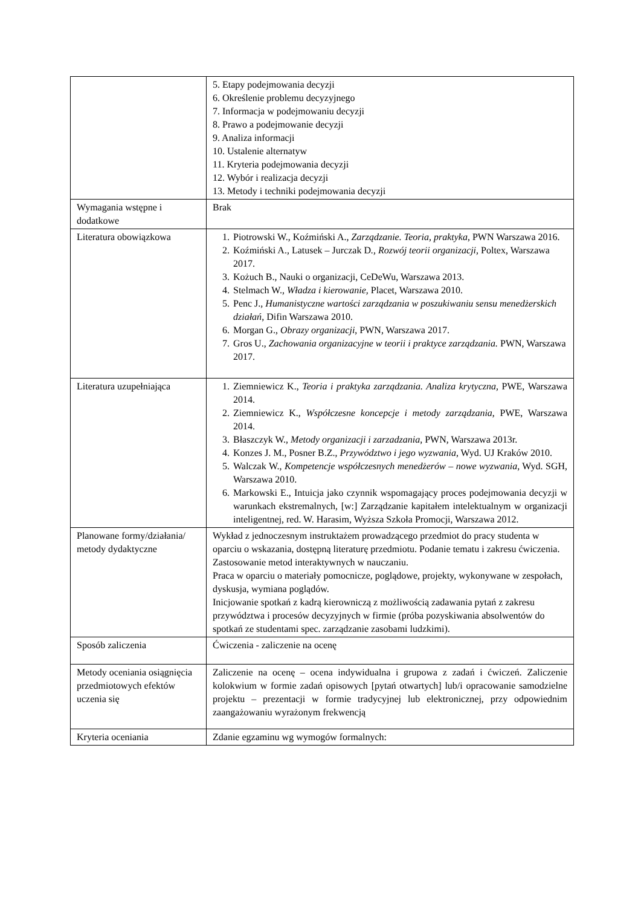| | 5. Etapy podejmowania decyzji 6. Określenie problemu decyzyjnego 7. Informacja w podejmowaniu decyzji 8. Prawo a podejmowanie decyzji 9. Analiza informacji 10. Ustalenie alternatyw 11. Kryteria podejmowania decyzji 12. Wybór i realizacja decyzji 13. Metody i techniki podejmowania decyzji |
| Wymagania wstępne i dodatkowe | Brak |
| Literatura obowiązkowa | 1. Piotrowski W., Koźmiński A., Zarządzanie. Teoria, praktyka , PWN Warszawa 2016. 2. Koźmiński A., Latusek – Jurczak D ., Rozwój teorii organizacji , Poltex, Warszawa 2017. 3. Kożuch B., Nauki o organizacji, CeDeWu, Warszawa 2013. 4. Stelmach W., Władza i kierowanie, Placet, Warszawa 2010. 5. Penc J., Humanistyczne wartości zarządzania w poszukiwaniu sensu menedżerskich działań , Difin Warszawa 2010. 6. Morgan G., Obrazy organizacji , PWN, Warszawa 2017. 7. Gros U., Zachowania organizacyjne w teorii i praktyce zarządzania. PWN, Warszawa 2017. |
| Literatura uzupełniająca | 1. Ziemniewicz K., Teoria i praktyka zarządzania. Analiza krytyczna, PWE, Warszawa 2014. 2. Ziemniewicz K., Współczesne koncepcje i metody zarządzania , PWE, Warszawa 2014. 3. Błaszczyk W., Metody organizacji i zarzadzania , PWN, Warszawa 2013r. 4. Konzes J. M., Posner B.Z., Przywództwo i jego wyzwania , Wyd. UJ Kraków 2010. 5. Walczak W., Kompetencje współczesnych menedżerów – nowe wyzwania , Wyd. SGH, Warszawa 2010. 6. Markowski E., Intuicja jako czynnik wspomagający proces podejmowania decyzji w warunkach ekstremalnych, [w:] Zarządzanie kapitałem intelektualnym w organizacji inteligentnej, red. W. Harasim, Wyższa Szkoła Promocji, Warszawa 2012. |
| Planowane formy/działania/ metody dydaktyczne | Wykład z jednoczesnym instruktażem prowadzącego przedmiot do pracy studenta w oparciu o wskazania, dostępną literaturę przedmiotu. Podanie tematu i zakresu ćwiczenia. Zastosowanie metod interaktywnych w nauczaniu. Praca w oparciu o materiały pomocnicze, poglądowe, projekty, wykonywane w zespołach, dyskusja, wymiana poglądów. Inicjowanie spotkań z kadrą kierowniczą z możliwością zadawania pytań z zakresu przywództwa i procesów decyzyjnych w firmie (próba pozyskiwania absolwentów do spotkań ze studentami spec. zarządzanie zasobami ludzkimi). |
| Sposób zaliczenia | Ćwiczenia - zaliczenie na ocenę |
| Metody oceniania osiągnięcia przedmiotowych efektów uczenia się | Zaliczenie na ocenę – ocena indywidualna i grupowa z zadań i ćwiczeń. Zaliczenie kolokwium w formie zadań opisowych [pytań otwartych] lub/i opracowanie samodzielne projektu – prezentacji w formie tradycyjnej lub elektronicznej, przy odpowiednim zaangażowaniu wyrażonym frekwencją |
| Kryteria oceniania | Zdanie egzaminu wg wymogów formalnych: |